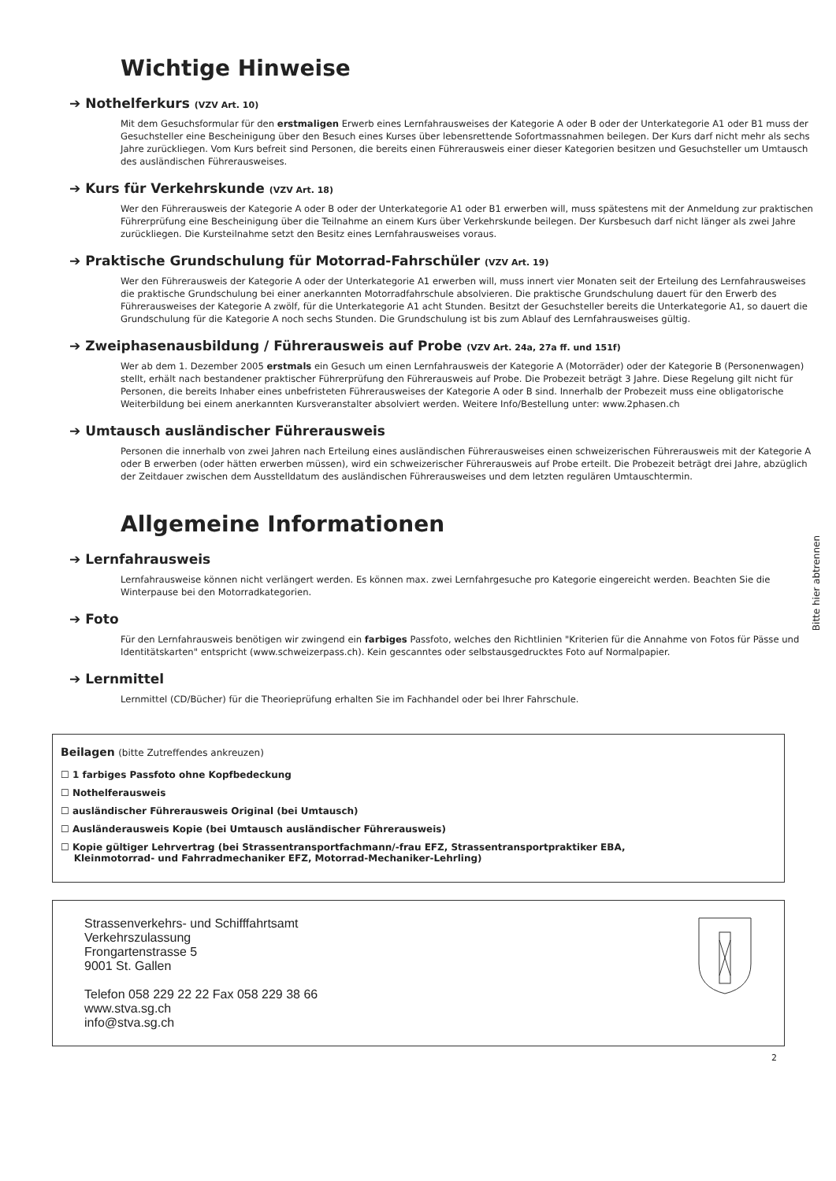Wichtige Hinweise
➔ Nothelferkurs (VZV Art. 10)
Mit dem Gesuchsformular für den erstmaligen Erwerb eines Lernfahrausweises der Kategorie A oder B oder der Unterkategorie A1 oder B1 muss der Gesuchsteller eine Bescheinigung über den Besuch eines Kurses über lebensrettende Sofortmassnahmen beilegen. Der Kurs darf nicht mehr als sechs Jahre zurückliegen. Vom Kurs befreit sind Personen, die bereits einen Führerausweis einer dieser Kategorien besitzen und Gesuchsteller um Umtausch des ausländischen Führerausweises.
➔ Kurs für Verkehrskunde (VZV Art. 18)
Wer den Führerausweis der Kategorie A oder B oder der Unterkategorie A1 oder B1 erwerben will, muss spätestens mit der Anmeldung zur praktischen Führerprüfung eine Bescheinigung über die Teilnahme an einem Kurs über Verkehrskunde beilegen. Der Kursbesuch darf nicht länger als zwei Jahre zurückliegen. Die Kursteilnahme setzt den Besitz eines Lernfahrausweises voraus.
➔ Praktische Grundschulung für Motorrad-Fahrschüler (VZV Art. 19)
Wer den Führerausweis der Kategorie A oder der Unterkategorie A1 erwerben will, muss innert vier Monaten seit der Erteilung des Lernfahrausweises die praktische Grundschulung bei einer anerkannten Motorradfahrschule absolvieren. Die praktische Grundschulung dauert für den Erwerb des Führerausweises der Kategorie A zwölf, für die Unterkategorie A1 acht Stunden. Besitzt der Gesuchsteller bereits die Unterkategorie A1, so dauert die Grundschulung für die Kategorie A noch sechs Stunden. Die Grundschulung ist bis zum Ablauf des Lernfahrausweises gültig.
➔ Zweiphasenausbildung / Führerausweis auf Probe (VZV Art. 24a, 27a ff. und 151f)
Wer ab dem 1. Dezember 2005 erstmals ein Gesuch um einen Lernfahrausweis der Kategorie A (Motorräder) oder der Kategorie B (Personenwagen) stellt, erhält nach bestandener praktischer Führerprüfung den Führerausweis auf Probe. Die Probezeit beträgt 3 Jahre. Diese Regelung gilt nicht für Personen, die bereits Inhaber eines unbefristeten Führerausweises der Kategorie A oder B sind. Innerhalb der Probezeit muss eine obligatorische Weiterbildung bei einem anerkannten Kursveranstalter absolviert werden. Weitere Info/Bestellung unter: www.2phasen.ch
➔ Umtausch ausländischer Führerausweis
Personen die innerhalb von zwei Jahren nach Erteilung eines ausländischen Führerausweises einen schweizerischen Führerausweis mit der Kategorie A oder B erwerben (oder hätten erwerben müssen), wird ein schweizerischer Führerausweis auf Probe erteilt. Die Probezeit beträgt drei Jahre, abzüglich der Zeitdauer zwischen dem Ausstelldatum des ausländischen Führerausweises und dem letzten regulären Umtauschtermin.
Allgemeine Informationen
➔ Lernfahrausweis
Lernfahrausweise können nicht verlängert werden. Es können max. zwei Lernfahrgesuche pro Kategorie eingereicht werden. Beachten Sie die Winterpause bei den Motorradkategorien.
➔ Foto
Für den Lernfahrausweis benötigen wir zwingend ein farbiges Passfoto, welches den Richtlinien "Kriterien für die Annahme von Fotos für Pässe und Identitätskarten" entspricht (www.schweizerpass.ch). Kein gescanntes oder selbstausgedrucktes Foto auf Normalpapier.
➔ Lernmittel
Lernmittel (CD/Bücher) für die Theorieprüfung erhalten Sie im Fachhandel oder bei Ihrer Fahrschule.
Beilagen (bitte Zutreffendes ankreuzen)
☐ 1 farbiges Passfoto ohne Kopfbedeckung
☐ Nothelferausweis
☐ ausländischer Führerausweis Original (bei Umtausch)
☐ Ausländerausweis Kopie (bei Umtausch ausländischer Führerausweis)
☐ Kopie gültiger Lehrvertrag (bei Strassentransportfachmann/-frau EFZ, Strassentransportpraktiker EBA,
Kleinmotorrad- und Fahrradmechaniker EFZ, Motorrad-Mechaniker-Lehrling)
Strassenverkehrs- und Schifffahrtsamt
Verkehrszulassung
Frongartenstrasse 5
9001 St. Gallen
Telefon 058 229 22 22 Fax 058 229 38 66
www.stva.sg.ch
info@stva.sg.ch
2
Bitte hier abtrennen